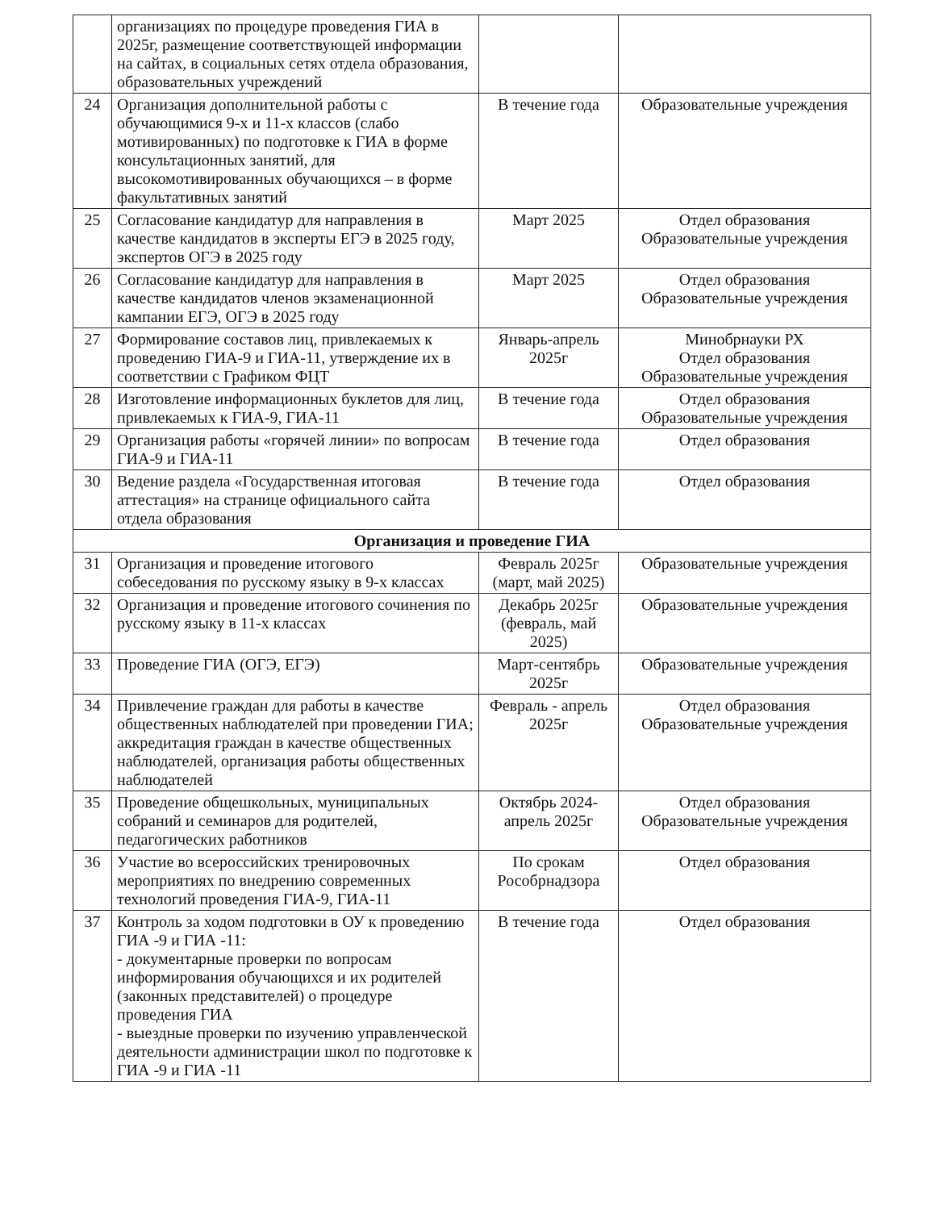| | организациях по процедуре проведения ГИА в 2025г, размещение соответствующей информации на сайтах, в социальных сетях отдела образования, образовательных учреждений | | |
| 24 | Организация дополнительной работы с обучающимися 9-х и 11-х классов (слабо мотивированных) по подготовке к ГИА в форме консультационных занятий, для высокомотивированных обучающихся – в форме факультативных занятий | В течение года | Образовательные учреждения |
| 25 | Согласование кандидатур для направления в качестве кандидатов в эксперты ЕГЭ в 2025 году, экспертов ОГЭ в 2025 году | Март 2025 | Отдел образования Образовательные учреждения |
| 26 | Согласование кандидатур для направления в качестве кандидатов членов экзаменационной кампании ЕГЭ, ОГЭ в 2025 году | Март 2025 | Отдел образования Образовательные учреждения |
| 27 | Формирование составов лиц, привлекаемых к проведению ГИА-9 и ГИА-11, утверждение их в соответствии с Графиком ФЦТ | Январь-апрель 2025г | Минобрнауки РХ Отдел образования Образовательные учреждения |
| 28 | Изготовление информационных буклетов для лиц, привлекаемых к ГИА-9, ГИА-11 | В течение года | Отдел образования Образовательные учреждения |
| 29 | Организация работы «горячей линии» по вопросам ГИА-9 и ГИА-11 | В течение года | Отдел образования |
| 30 | Ведение раздела «Государственная итоговая аттестация» на странице официального сайта отдела образования | В течение года | Отдел образования |
| Организация и проведение ГИА | | | |
| 31 | Организация и проведение итогового собеседования по русскому языку в 9-х классах | Февраль 2025г (март, май 2025) | Образовательные учреждения |
| 32 | Организация и проведение итогового сочинения по русскому языку в 11-х классах | Декабрь 2025г (февраль, май 2025) | Образовательные учреждения |
| 33 | Проведение ГИА (ОГЭ, ЕГЭ) | Март-сентябрь 2025г | Образовательные учреждения |
| 34 | Привлечение граждан для работы в качестве общественных наблюдателей при проведении ГИА; аккредитация граждан в качестве общественных наблюдателей, организация работы общественных наблюдателей | Февраль - апрель 2025г | Отдел образования Образовательные учреждения |
| 35 | Проведение общешкольных, муниципальных собраний и семинаров для родителей, педагогических работников | Октябрь 2024-апрель 2025г | Отдел образования Образовательные учреждения |
| 36 | Участие во всероссийских тренировочных мероприятиях по внедрению современных технологий проведения ГИА-9, ГИА-11 | По срокам Рособрнадзора | Отдел образования |
| 37 | Контроль за ходом подготовки в ОУ к проведению ГИА -9 и ГИА -11: - документарные проверки по вопросам информирования обучающихся и их родителей (законных представителей) о процедуре проведения ГИА - выездные проверки по изучению управленческой деятельности администрации школ по подготовке к ГИА -9 и ГИА -11 | В течение года | Отдел образования |